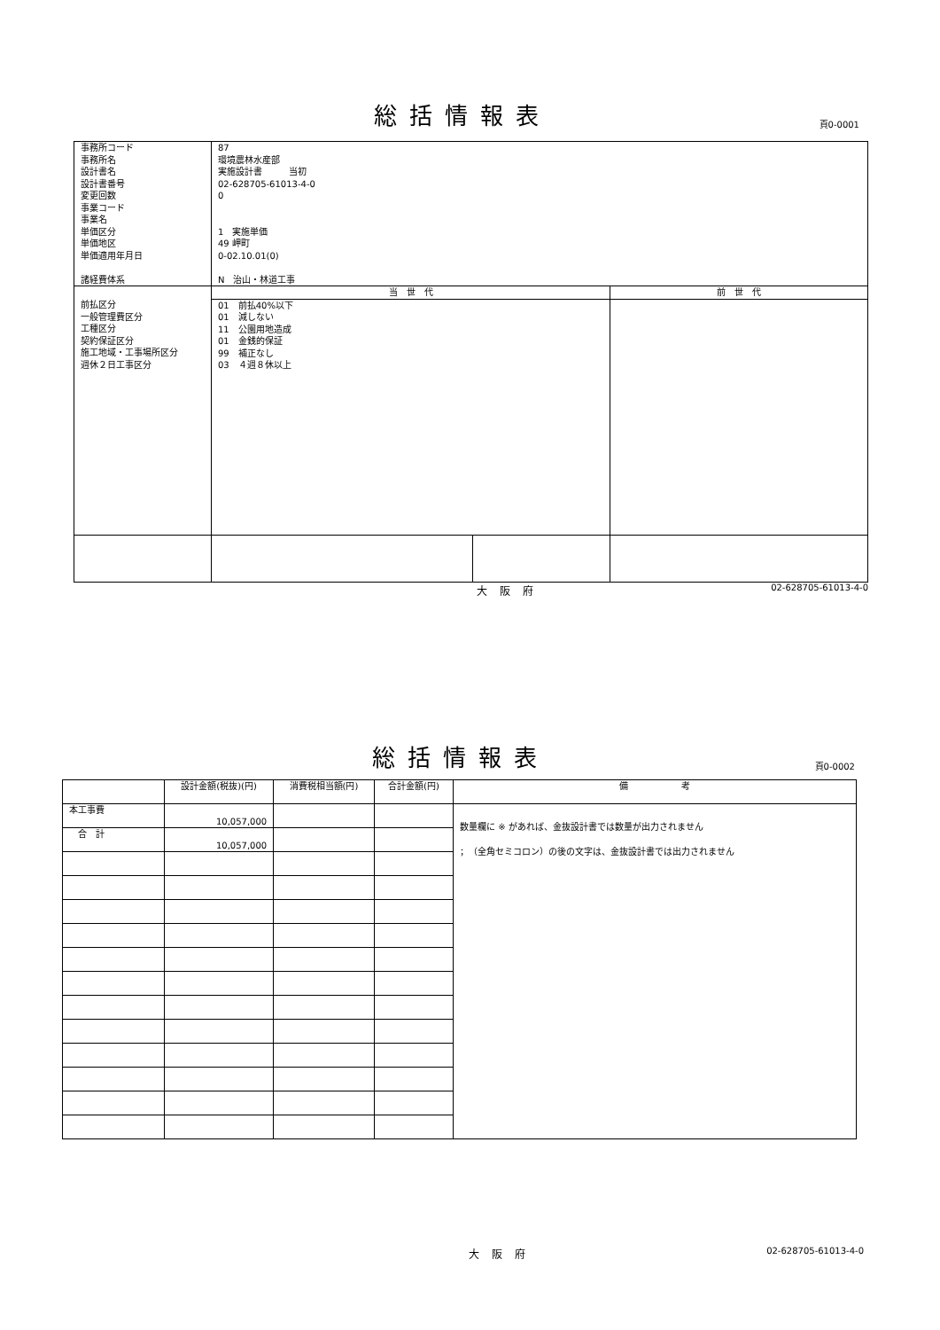総括情報表
頁0-0001
| 事務所コード 事務所名 設計書名 設計書番号 変更回数 事業コード 事業名 単価区分 単価地区 単価適用年月日 諸経費体系 | 87 環境農林水産部 実施設計書 当初 02-628705-61013-4-0 0 1 実施単価 49 岬町 0-02.10.01(0) N 治山・林道工事 | | |
| | 当 世 代 | | 前 世 代 |
| 前払区分 一般管理費区分 工種区分 契約保証区分 施工地域・工事場所区分 週休２日工事区分 | 01 前払40%以下 01 減しない 11 公園用地造成 01 金銭的保証 99 補正なし 03 ４週８休以上 | | |
大阪府 02-628705-61013-4-0
総括情報表
頁0-0002
| | 設計金額(税抜)(円) | 消費税相当額(円) | 合計金額(円) | 備 考 |
| --- | --- | --- | --- | --- |
| 本工事費 | 10,057,000 | | | 数量欄に ※ があれば、金抜設計書では数量が出力されません ；（全角セミコロン）の後の文字は、金抜設計書では出力されません |
| 合 計 | 10,057,000 | | | |
大阪府 02-628705-61013-4-0